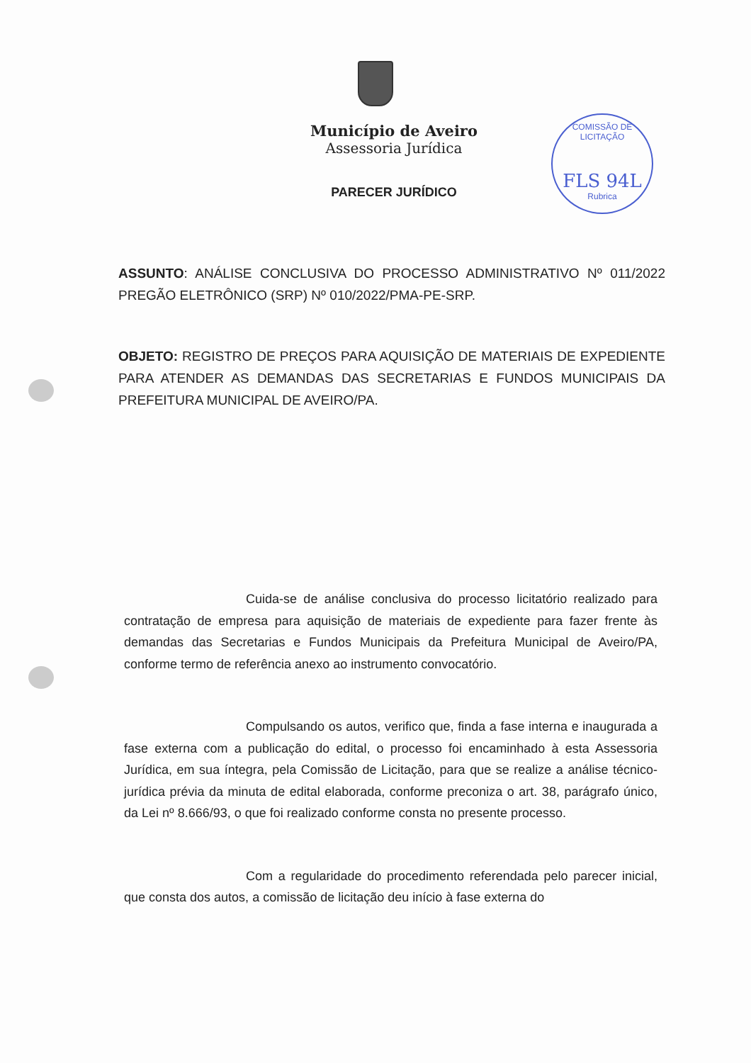Município de Aveiro
Assessoria Jurídica
COMISSÃO DE LICITAÇÃO
FLS 94L
Rubrica
PARECER JURÍDICO
ASSUNTO: ANÁLISE CONCLUSIVA DO PROCESSO ADMINISTRATIVO Nº 011/2022 PREGÃO ELETRÔNICO (SRP) Nº 010/2022/PMA-PE-SRP.
OBJETO: REGISTRO DE PREÇOS PARA AQUISIÇÃO DE MATERIAIS DE EXPEDIENTE PARA ATENDER AS DEMANDAS DAS SECRETARIAS E FUNDOS MUNICIPAIS DA PREFEITURA MUNICIPAL DE AVEIRO/PA.
Cuida-se de análise conclusiva do processo licitatório realizado para contratação de empresa para aquisição de materiais de expediente para fazer frente às demandas das Secretarias e Fundos Municipais da Prefeitura Municipal de Aveiro/PA, conforme termo de referência anexo ao instrumento convocatório.
Compulsando os autos, verifico que, finda a fase interna e inaugurada a fase externa com a publicação do edital, o processo foi encaminhado à esta Assessoria Jurídica, em sua íntegra, pela Comissão de Licitação, para que se realize a análise técnico-jurídica prévia da minuta de edital elaborada, conforme preconiza o art. 38, parágrafo único, da Lei nº 8.666/93, o que foi realizado conforme consta no presente processo.
Com a regularidade do procedimento referendada pelo parecer inicial, que consta dos autos, a comissão de licitação deu início à fase externa do